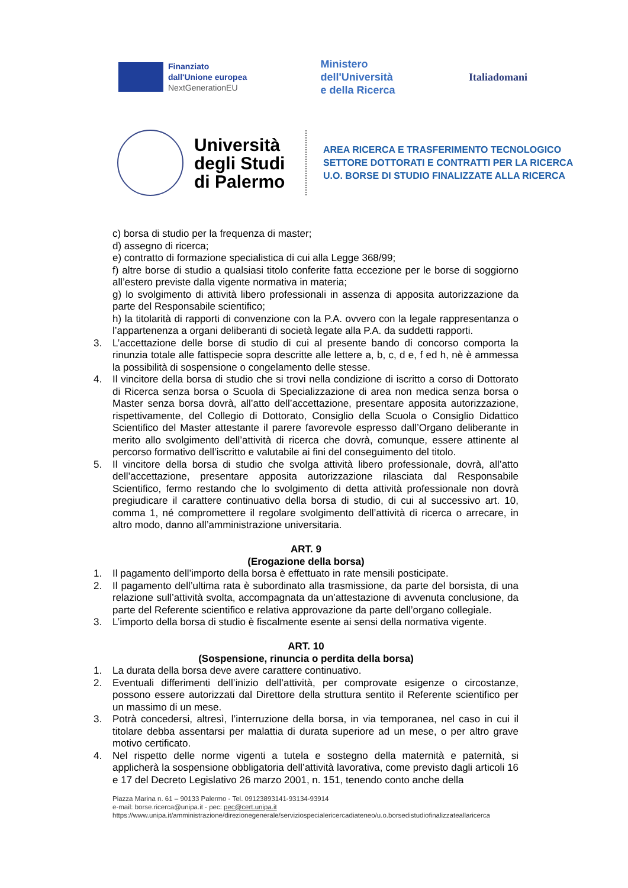Finanziato
dall'Unione europea
NextGenerationEU
Ministero
dell'Università
e della Ricerca
Italia domani
Università degli Studi di Palermo
AREA RICERCA E TRASFERIMENTO TECNOLOGICO
SETTORE DOTTORATI E CONTRATTI PER LA RICERCA
U.O. BORSE DI STUDIO FINALIZZATE ALLA RICERCA
c) borsa di studio per la frequenza di master;
d) assegno di ricerca;
e) contratto di formazione specialistica di cui alla Legge 368/99;
f) altre borse di studio a qualsiasi titolo conferite fatta eccezione per le borse di soggiorno all’estero previste dalla vigente normativa in materia;
g) lo svolgimento di attività libero professionali in assenza di apposita autorizzazione da parte del Responsabile scientifico;
h) la titolarità di rapporti di convenzione con la P.A. ovvero con la legale rappresentanza o l’appartenenza a organi deliberanti di società legate alla P.A. da suddetti rapporti.
3. L’accettazione delle borse di studio di cui al presente bando di concorso comporta la rinunzia totale alle fattispecie sopra descritte alle lettere a, b, c, d e, f ed h, nè è ammessa la possibilità di sospensione o congelamento delle stesse.
4. Il vincitore della borsa di studio che si trovi nella condizione di iscritto a corso di Dottorato di Ricerca senza borsa o Scuola di Specializzazione di area non medica senza borsa o Master senza borsa dovrà, all’atto dell’accettazione, presentare apposita autorizzazione, rispettivamente, del Collegio di Dottorato, Consiglio della Scuola o Consiglio Didattico Scientifico del Master attestante il parere favorevole espresso dall’Organo deliberante in merito allo svolgimento dell’attività di ricerca che dovrà, comunque, essere attinente al percorso formativo dell’iscritto e valutabile ai fini del conseguimento del titolo.
5. Il vincitore della borsa di studio che svolga attività libero professionale, dovrà, all’atto dell’accettazione, presentare apposita autorizzazione rilasciata dal Responsabile Scientifico, fermo restando che lo svolgimento di detta attività professionale non dovrà pregiudicare il carattere continuativo della borsa di studio, di cui al successivo art. 10, comma 1, né compromettere il regolare svolgimento dell’attività di ricerca o arrecare, in altro modo, danno all’amministrazione universitaria.
ART. 9
(Erogazione della borsa)
1. Il pagamento dell’importo della borsa è effettuato in rate mensili posticipate.
2. Il pagamento dell’ultima rata è subordinato alla trasmissione, da parte del borsista, di una relazione sull’attività svolta, accompagnata da un’attestazione di avvenuta conclusione, da parte del Referente scientifico e relativa approvazione da parte dell’organo collegiale.
3. L’importo della borsa di studio è fiscalmente esente ai sensi della normativa vigente.
ART. 10
(Sospensione, rinuncia o perdita della borsa)
1. La durata della borsa deve avere carattere continuativo.
2. Eventuali differimenti dell’inizio dell’attività, per comprovate esigenze o circostanze, possono essere autorizzati dal Direttore della struttura sentito il Referente scientifico per un massimo di un mese.
3. Potrà concedersi, altresì, l’interruzione della borsa, in via temporanea, nel caso in cui il titolare debba assentarsi per malattia di durata superiore ad un mese, o per altro grave motivo certificato.
4. Nel rispetto delle norme vigenti a tutela e sostegno della maternità e paternità, si applicherà la sospensione obbligatoria dell’attività lavorativa, come previsto dagli articoli 16 e 17 del Decreto Legislativo 26 marzo 2001, n. 151, tenendo conto anche della
Piazza Marina n. 61 – 90133 Palermo - Tel. 09123893141-93134-93914
e-mail: borse.ricerca@unipa.it - pec: pec@cert.unipa.it
https://www.unipa.it/amministrazione/direzionegenerale/serviziospecialericercadiateneo/u.o.borsedistudiofinalizzateallaricerca